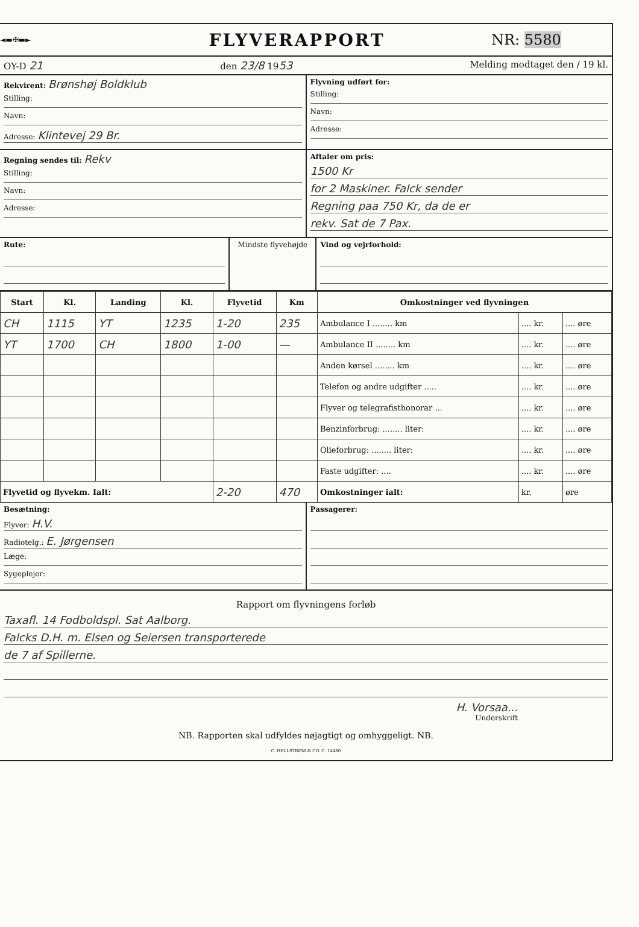◄▬✠▬►
FLYVERAPPORT
NR: 5580
OY-D 21 den 23/8 1953 Melding modtaget den / 19 kl.
Rekvirent: Brønshøj Boldklub
Stilling:
Navn:
Adresse: Klintevej 29 Br.
Flyvning udført for:
Stilling:
Navn:
Adresse:
Regning sendes til: Rekv
Stilling:
Navn:
Adresse:
Aftaler om pris:
1500 Kr
for 2 Maskiner. Falck sender
Regning paa 750 Kr, da de er
rekv. Sat de 7 Pax.
Rute: Mindste flyvehøjde Vind og vejrforhold:
| Start | Kl. | Landing | Kl. | Flyvetid | Km | Omkostninger ved flyvningen | | |
| --- | --- | --- | --- | --- | --- | --- | --- | --- |
| CH | 1115 | YT | 1235 | 1-20 | 235 | Ambulance I ........ km | .... kr. | .... øre |
| YT | 1700 | CH | 1800 | 1-00 | — | Ambulance II ........ km | .... kr. | .... øre |
| | | | | | | Anden kørsel ........ km | .... kr. | .... øre |
| | | | | | | Telefon og andre udgifter ..... | .... kr. | .... øre |
| | | | | | | Flyver og telegrafisthonorar ... | .... kr. | .... øre |
| | | | | | | Benzinforbrug: ........ liter: | .... kr. | .... øre |
| | | | | | | Olieforbrug: ........ liter: | .... kr. | .... øre |
| | | | | | | Faste udgifter: .... | .... kr. | .... øre |
| Flyvetid og flyvekm. Ialt: | | | | 2-20 | 470 | Omkostninger ialt: | kr. | øre |
Besætning:
Flyver: H.V.
Radiotelg.: E. Jørgensen
Læge:
Sygeplejer:
Passagerer:
Rapport om flyvningens forløb
Taxafl. 14 Fodboldspl. Sat Aalborg.
Falcks D.H. m. Elsen og Seiersen transporterede
de 7 af Spillerne.
H. Vorsaa...
Underskrift
NB. Rapporten skal udfyldes nøjagtigt og omhyggeligt. NB.
C. HELLSTRØM & CO. C. 14480